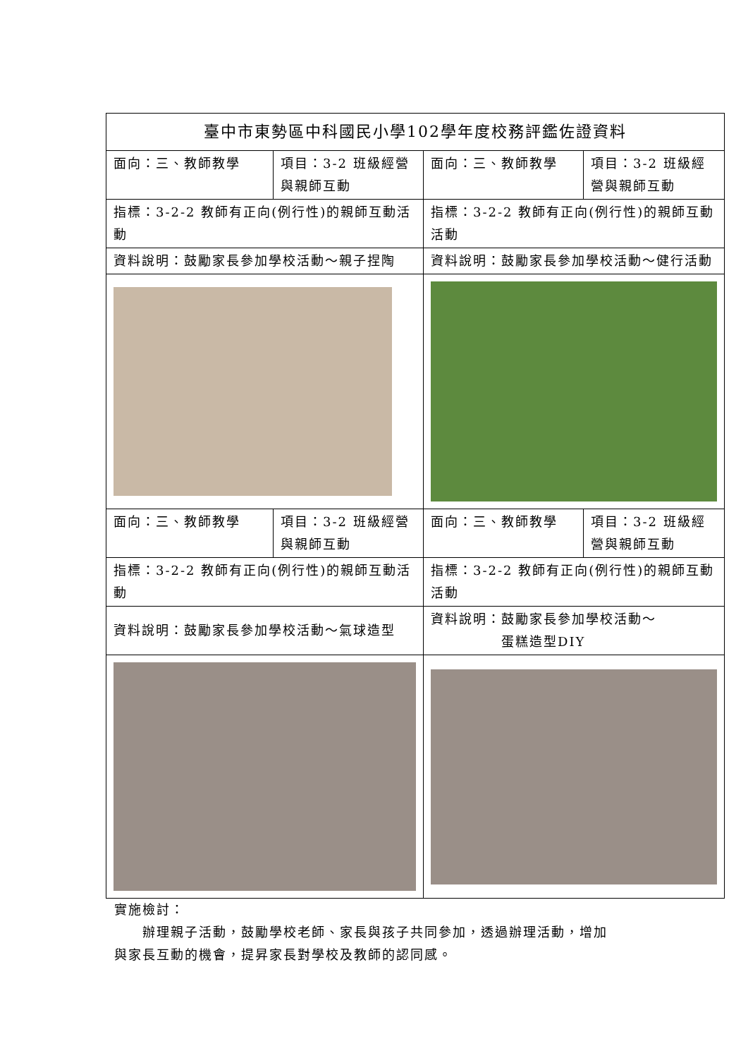| 臺中市東勢區中科國民小學102學年度校務評鑑佐證資料 | | | |
| 面向：三、教師教學 | 項目：3-2 班級經營與親師互動 | 面向：三、教師教學 | 項目：3-2 班級經營與親師互動 |
| 指標：3-2-2 教師有正向(例行性)的親師互動活動 | | 指標：3-2-2 教師有正向(例行性)的親師互動活動 | |
| 資料說明：鼓勵家長參加學校活動～親子捏陶 | | 資料說明：鼓勵家長參加學校活動～健行活動 | |
| 面向：三、教師教學 | 項目：3-2 班級經營與親師互動 | 面向：三、教師教學 | 項目：3-2 班級經營與親師互動 |
| 指標：3-2-2 教師有正向(例行性)的親師互動活動 | | 指標：3-2-2 教師有正向(例行性)的親師互動活動 | |
| 資料說明：鼓勵家長參加學校活動～氣球造型 | | 資料說明：鼓勵家長參加學校活動～ 蛋糕造型DIY | |
實施檢討：
　　辦理親子活動，鼓勵學校老師、家長與孩子共同參加，透過辦理活動，增加
與家長互動的機會，提昇家長對學校及教師的認同感。